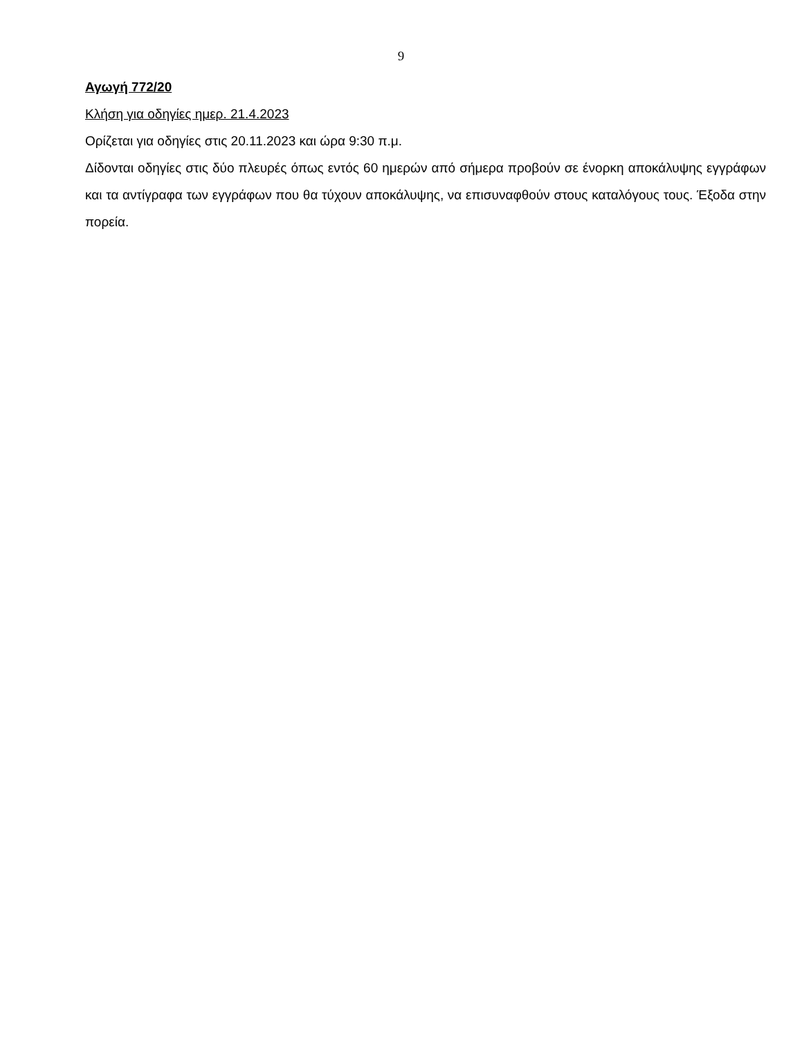9
Αγωγή 772/20
Κλήση για οδηγίες ημερ. 21.4.2023
Ορίζεται για οδηγίες στις 20.11.2023 και ώρα 9:30 π.μ.
Δίδονται οδηγίες στις δύο πλευρές όπως εντός 60 ημερών από σήμερα προβούν σε ένορκη αποκάλυψης εγγράφων και τα αντίγραφα των εγγράφων που θα τύχουν αποκάλυψης, να επισυναφθούν στους καταλόγους τους. Έξοδα στην πορεία.